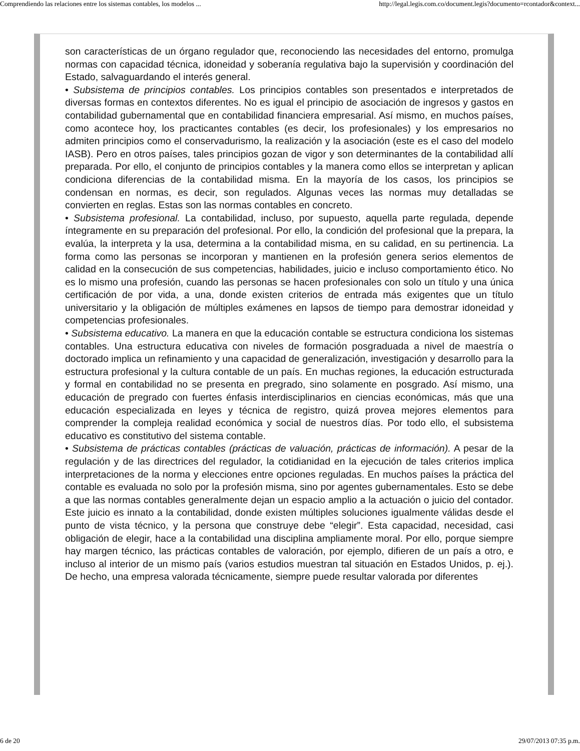Comprendiendo las relaciones entre los sistemas contables, los modelos ... http://legal.legis.com.co/document.legis?documento=rcontador&context...
son características de un órgano regulador que, reconociendo las necesidades del entorno, promulga normas con capacidad técnica, idoneidad y soberanía regulativa bajo la supervisión y coordinación del Estado, salvaguardando el interés general.
• Subsistema de principios contables. Los principios contables son presentados e interpretados de diversas formas en contextos diferentes. No es igual el principio de asociación de ingresos y gastos en contabilidad gubernamental que en contabilidad financiera empresarial. Así mismo, en muchos países, como acontece hoy, los practicantes contables (es decir, los profesionales) y los empresarios no admiten principios como el conservadurismo, la realización y la asociación (este es el caso del modelo IASB). Pero en otros países, tales principios gozan de vigor y son determinantes de la contabilidad allí preparada. Por ello, el conjunto de principios contables y la manera como ellos se interpretan y aplican condiciona diferencias de la contabilidad misma. En la mayoría de los casos, los principios se condensan en normas, es decir, son regulados. Algunas veces las normas muy detalladas se convierten en reglas. Estas son las normas contables en concreto.
• Subsistema profesional. La contabilidad, incluso, por supuesto, aquella parte regulada, depende íntegramente en su preparación del profesional. Por ello, la condición del profesional que la prepara, la evalúa, la interpreta y la usa, determina a la contabilidad misma, en su calidad, en su pertinencia. La forma como las personas se incorporan y mantienen en la profesión genera serios elementos de calidad en la consecución de sus competencias, habilidades, juicio e incluso comportamiento ético. No es lo mismo una profesión, cuando las personas se hacen profesionales con solo un título y una única certificación de por vida, a una, donde existen criterios de entrada más exigentes que un título universitario y la obligación de múltiples exámenes en lapsos de tiempo para demostrar idoneidad y competencias profesionales.
• Subsistema educativo. La manera en que la educación contable se estructura condiciona los sistemas contables. Una estructura educativa con niveles de formación posgraduada a nivel de maestría o doctorado implica un refinamiento y una capacidad de generalización, investigación y desarrollo para la estructura profesional y la cultura contable de un país. En muchas regiones, la educación estructurada y formal en contabilidad no se presenta en pregrado, sino solamente en posgrado. Así mismo, una educación de pregrado con fuertes énfasis interdisciplinarios en ciencias económicas, más que una educación especializada en leyes y técnica de registro, quizá provea mejores elementos para comprender la compleja realidad económica y social de nuestros días. Por todo ello, el subsistema educativo es constitutivo del sistema contable.
• Subsistema de prácticas contables (prácticas de valuación, prácticas de información). A pesar de la regulación y de las directrices del regulador, la cotidianidad en la ejecución de tales criterios implica interpretaciones de la norma y elecciones entre opciones reguladas. En muchos países la práctica del contable es evaluada no solo por la profesión misma, sino por agentes gubernamentales. Esto se debe a que las normas contables generalmente dejan un espacio amplio a la actuación o juicio del contador. Este juicio es innato a la contabilidad, donde existen múltiples soluciones igualmente válidas desde el punto de vista técnico, y la persona que construye debe “elegir”. Esta capacidad, necesidad, casi obligación de elegir, hace a la contabilidad una disciplina ampliamente moral. Por ello, porque siempre hay margen técnico, las prácticas contables de valoración, por ejemplo, difieren de un país a otro, e incluso al interior de un mismo país (varios estudios muestran tal situación en Estados Unidos, p. ej.). De hecho, una empresa valorada técnicamente, siempre puede resultar valorada por diferentes
6 de 20 29/07/2013 07:35 p.m.